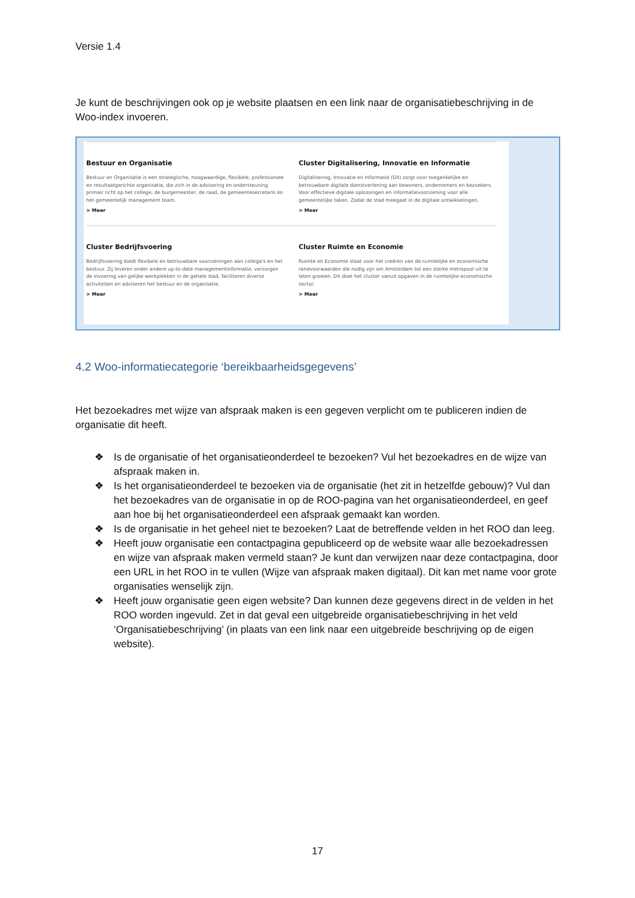Versie 1.4
Je kunt de beschrijvingen ook op je website plaatsen en een link naar de organisatiebeschrijving in de Woo-index invoeren.
Bestuur en Organisatie
Bestuur en Organisatie is een strategische, hoogwaardige, flexibele, professionele en resultaatgerichte organisatie, die zich in de advisering en ondersteuning primair richt op het college, de burgemeester, de raad, de gemeentesecretaris en het gemeentelijk management team.
> Meer
Cluster Digitalisering, Innovatie en Informatie
Digitalisering, Innovatie en Informatie (DII) zorgt voor toegankelijke en betrouwbare digitale dienstverlening aan bewoners, ondernemers en bezoekers. Voor effectieve digitale oplossingen en informatievoorziening voor alle gemeentelijke taken. Zodat de stad meegaat in de digitale ontwikkelingen.
> Meer
Cluster Bedrijfsvoering
Bedrijfsvoering biedt flexibele en betrouwbare voorzieningen aan collega's en het bestuur. Zij leveren onder andere up-to-date managementinformatie, verzorgen de invoering van gelijke werkplekken in de gehele stad, faciliteren diverse activiteiten en adviseren het bestuur en de organisatie.
> Meer
Cluster Ruimte en Economie
Ruimte en Economie staat voor het creëren van de ruimtelijke en economische randvoorwaarden die nodig zijn om Amsterdam tot een sterke metropool uit te laten groeien. Dit doet het cluster vanuit opgaven in de ruimtelijke economische sector.
> Meer
4.2 Woo-informatiecategorie ‘bereikbaarheidsgegevens’
Het bezoekadres met wijze van afspraak maken is een gegeven verplicht om te publiceren indien de organisatie dit heeft.
❖ Is de organisatie of het organisatieonderdeel te bezoeken? Vul het bezoekadres en de wijze van afspraak maken in.
❖ Is het organisatieonderdeel te bezoeken via de organisatie (het zit in hetzelfde gebouw)? Vul dan het bezoekadres van de organisatie in op de ROO-pagina van het organisatieonderdeel, en geef aan hoe bij het organisatieonderdeel een afspraak gemaakt kan worden.
❖ Is de organisatie in het geheel niet te bezoeken? Laat de betreffende velden in het ROO dan leeg.
❖ Heeft jouw organisatie een contactpagina gepubliceerd op de website waar alle bezoekadressen en wijze van afspraak maken vermeld staan? Je kunt dan verwijzen naar deze contactpagina, door een URL in het ROO in te vullen (Wijze van afspraak maken digitaal). Dit kan met name voor grote organisaties wenselijk zijn.
❖ Heeft jouw organisatie geen eigen website? Dan kunnen deze gegevens direct in de velden in het ROO worden ingevuld. Zet in dat geval een uitgebreide organisatiebeschrijving in het veld ‘Organisatiebeschrijving’ (in plaats van een link naar een uitgebreide beschrijving op de eigen website).
17